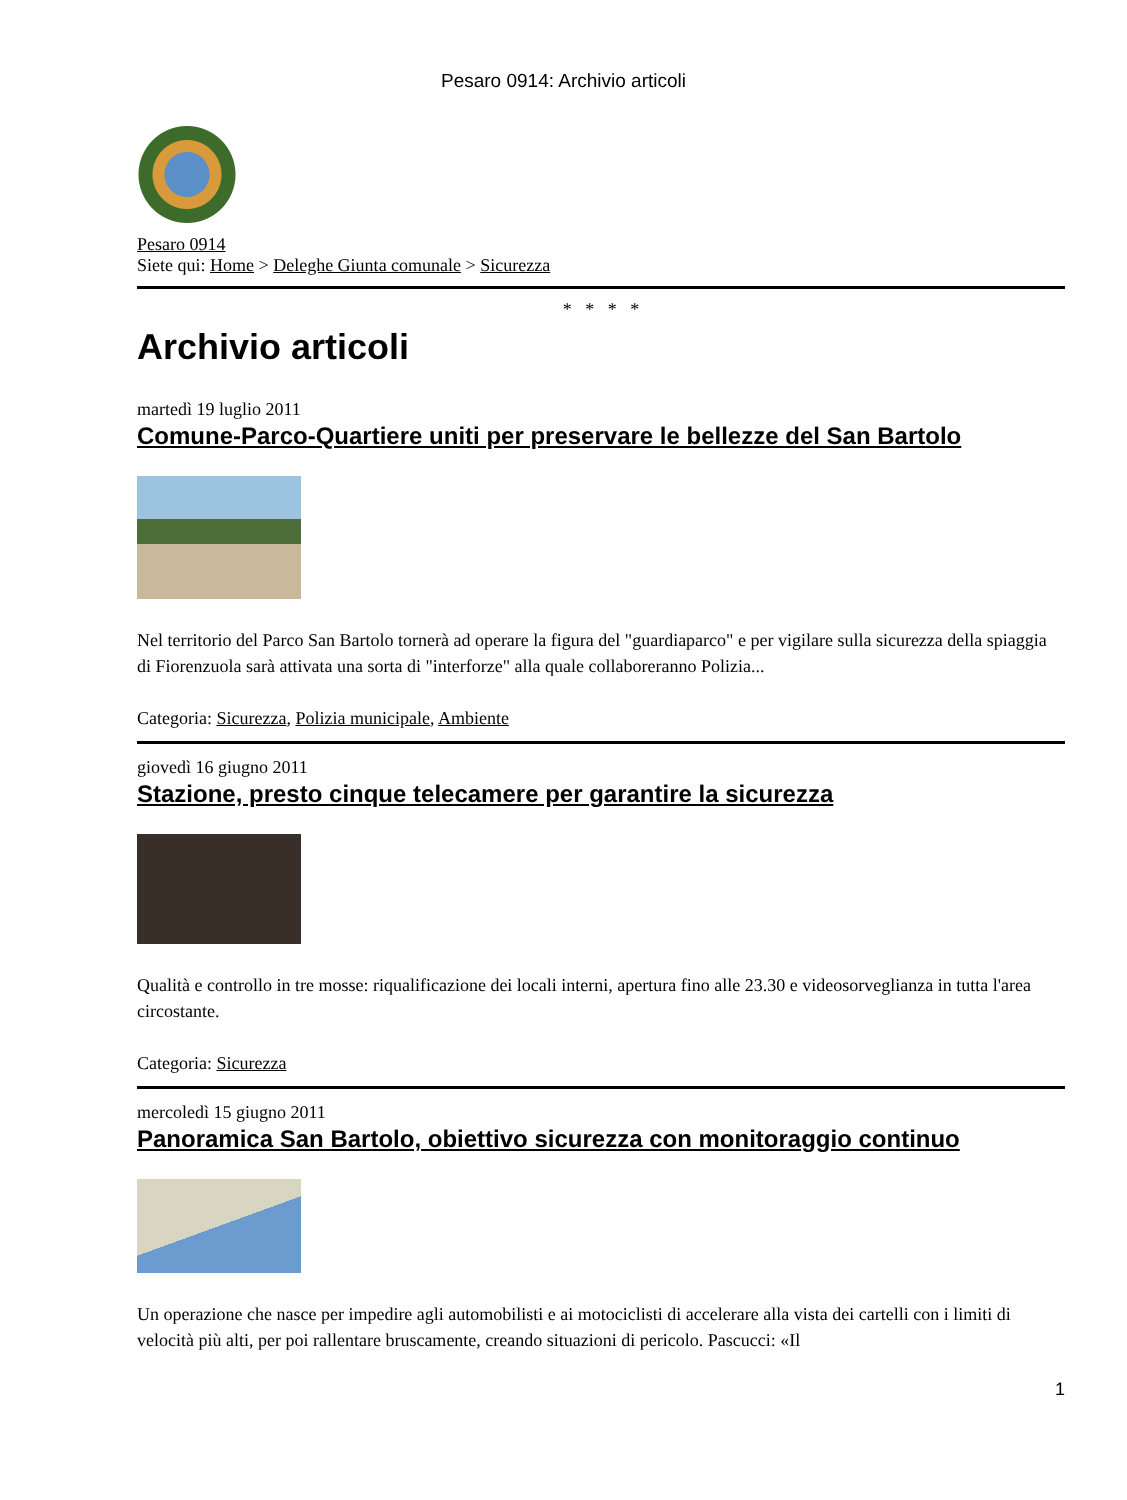Pesaro 0914: Archivio articoli
Pesaro 0914
Siete qui: Home > Deleghe Giunta comunale > Sicurezza
* * * *
Archivio articoli
martedì 19 luglio 2011
Comune-Parco-Quartiere uniti per preservare le bellezze del San Bartolo
Nel territorio del Parco San Bartolo tornerà ad operare la figura del "guardiaparco" e per vigilare sulla sicurezza della spiaggia di Fiorenzuola sarà attivata una sorta di "interforze" alla quale collaboreranno Polizia...
Categoria: Sicurezza, Polizia municipale, Ambiente
giovedì 16 giugno 2011
Stazione, presto cinque telecamere per garantire la sicurezza
Qualità e controllo in tre mosse: riqualificazione dei locali interni, apertura fino alle 23.30 e videosorveglianza in tutta l'area circostante.
Categoria: Sicurezza
mercoledì 15 giugno 2011
Panoramica San Bartolo, obiettivo sicurezza con monitoraggio continuo
Un operazione che nasce per impedire agli automobilisti e ai motociclisti di accelerare alla vista dei cartelli con i limiti di velocità più alti, per poi rallentare bruscamente, creando situazioni di pericolo. Pascucci: «Il
1